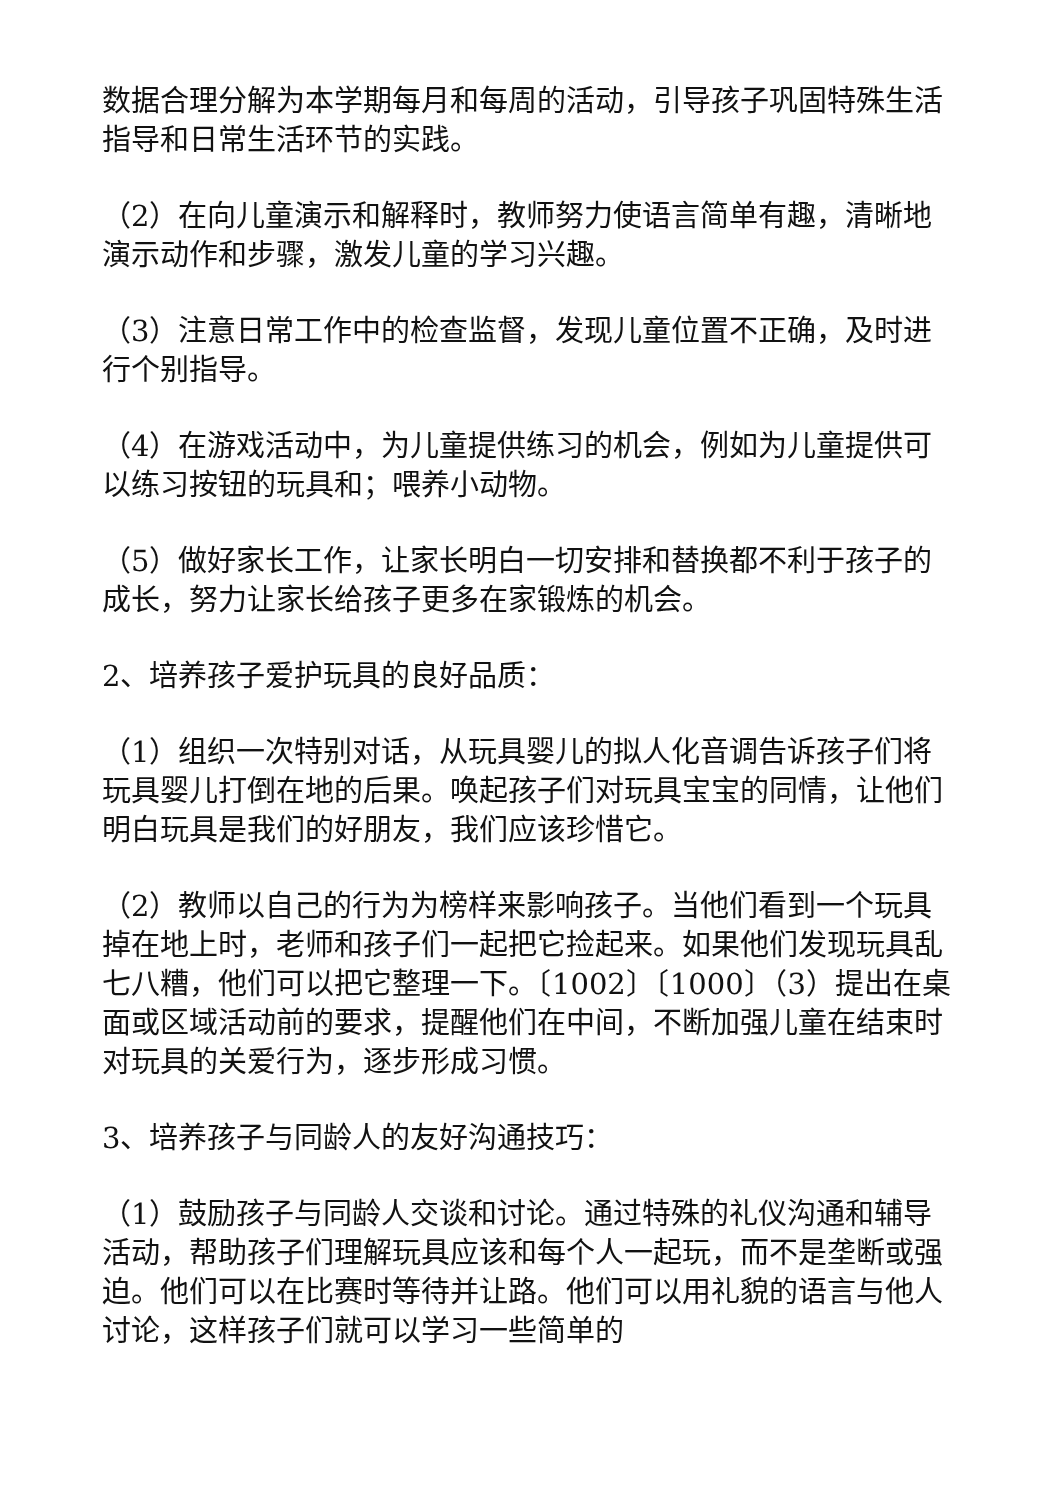数据合理分解为本学期每月和每周的活动，引导孩子巩固特殊生活指导和日常生活环节的实践。
（2）在向儿童演示和解释时，教师努力使语言简单有趣，清晰地演示动作和步骤，激发儿童的学习兴趣。
（3）注意日常工作中的检查监督，发现儿童位置不正确，及时进行个别指导。
（4）在游戏活动中，为儿童提供练习的机会，例如为儿童提供可以练习按钮的玩具和；喂养小动物。
（5）做好家长工作，让家长明白一切安排和替换都不利于孩子的成长，努力让家长给孩子更多在家锻炼的机会。
2、培养孩子爱护玩具的良好品质：
（1）组织一次特别对话，从玩具婴儿的拟人化音调告诉孩子们将玩具婴儿打倒在地的后果。唤起孩子们对玩具宝宝的同情，让他们明白玩具是我们的好朋友，我们应该珍惜它。
（2）教师以自己的行为为榜样来影响孩子。当他们看到一个玩具掉在地上时，老师和孩子们一起把它捡起来。如果他们发现玩具乱七八糟，他们可以把它整理一下。〔1002〕〔1000〕（3）提出在桌面或区域活动前的要求，提醒他们在中间，不断加强儿童在结束时对玩具的关爱行为，逐步形成习惯。
3、培养孩子与同龄人的友好沟通技巧：
（1）鼓励孩子与同龄人交谈和讨论。通过特殊的礼仪沟通和辅导活动，帮助孩子们理解玩具应该和每个人一起玩，而不是垄断或强迫。他们可以在比赛时等待并让路。他们可以用礼貌的语言与他人讨论，这样孩子们就可以学习一些简单的